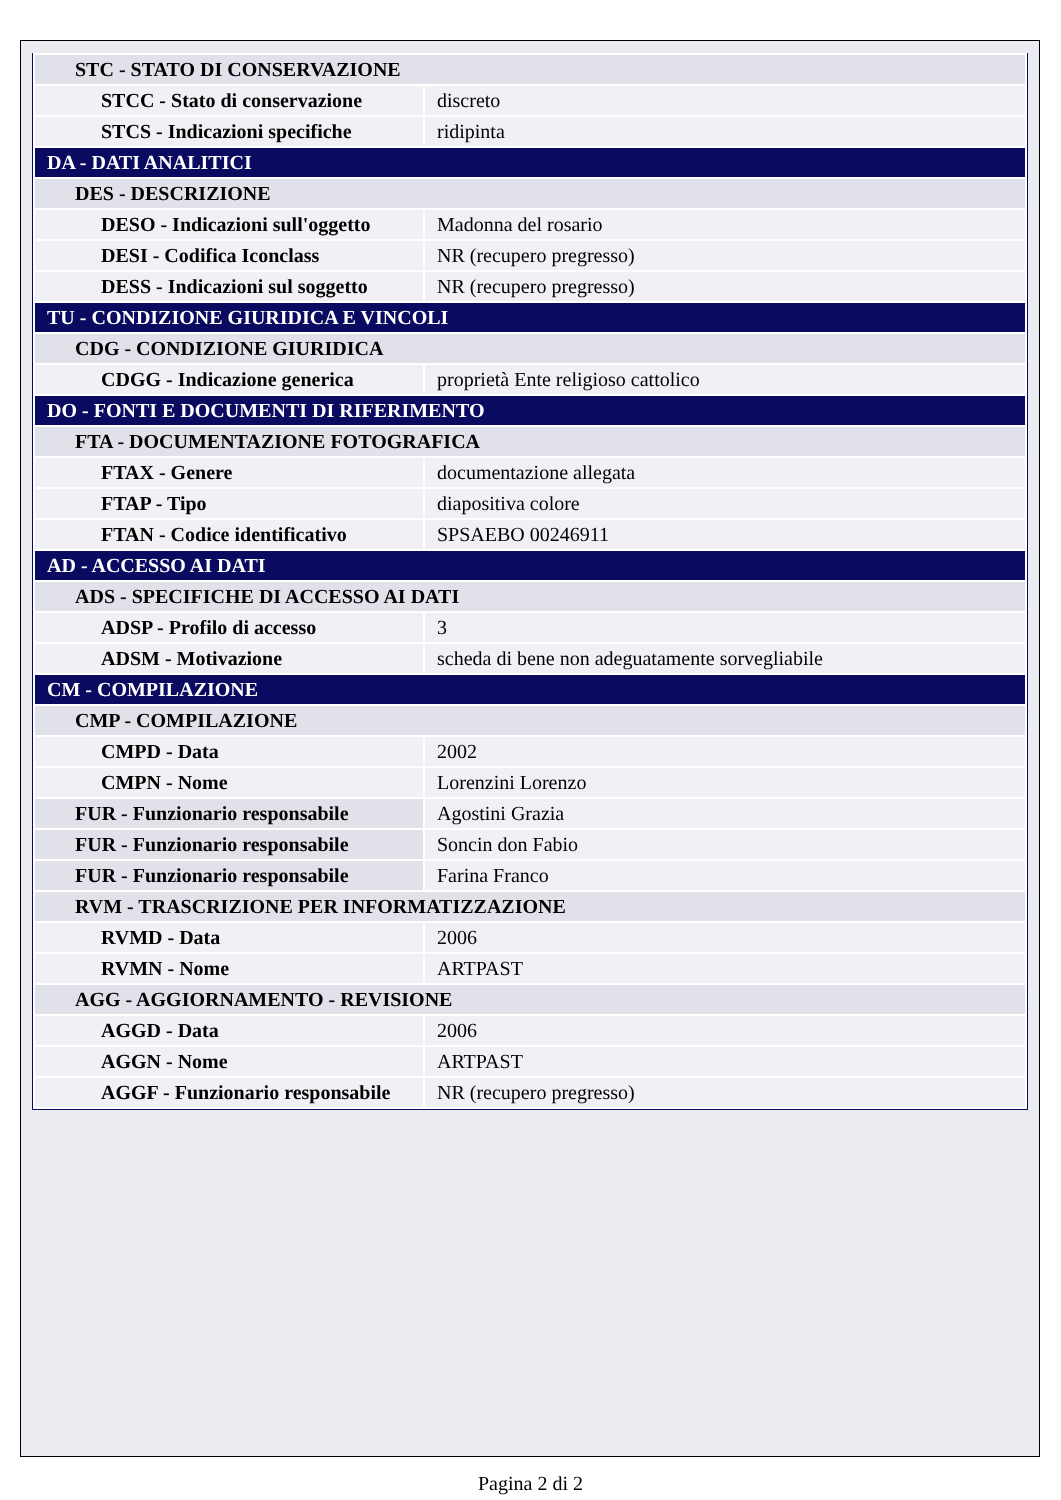| STC - STATO DI CONSERVAZIONE | |
| STCC - Stato di conservazione | discreto |
| STCS - Indicazioni specifiche | ridipinta |
| DA - DATI ANALITICI | |
| DES - DESCRIZIONE | |
| DESO - Indicazioni sull'oggetto | Madonna del rosario |
| DESI - Codifica Iconclass | NR (recupero pregresso) |
| DESS - Indicazioni sul soggetto | NR (recupero pregresso) |
| TU - CONDIZIONE GIURIDICA E VINCOLI | |
| CDG - CONDIZIONE GIURIDICA | |
| CDGG - Indicazione generica | proprietà Ente religioso cattolico |
| DO - FONTI E DOCUMENTI DI RIFERIMENTO | |
| FTA - DOCUMENTAZIONE FOTOGRAFICA | |
| FTAX - Genere | documentazione allegata |
| FTAP - Tipo | diapositiva colore |
| FTAN - Codice identificativo | SPSAEBO 00246911 |
| AD - ACCESSO AI DATI | |
| ADS - SPECIFICHE DI ACCESSO AI DATI | |
| ADSP - Profilo di accesso | 3 |
| ADSM - Motivazione | scheda di bene non adeguatamente sorvegliabile |
| CM - COMPILAZIONE | |
| CMP - COMPILAZIONE | |
| CMPD - Data | 2002 |
| CMPN - Nome | Lorenzini Lorenzo |
| FUR - Funzionario responsabile | Agostini Grazia |
| FUR - Funzionario responsabile | Soncin don Fabio |
| FUR - Funzionario responsabile | Farina Franco |
| RVM - TRASCRIZIONE PER INFORMATIZZAZIONE | |
| RVMD - Data | 2006 |
| RVMN - Nome | ARTPAST |
| AGG - AGGIORNAMENTO - REVISIONE | |
| AGGD - Data | 2006 |
| AGGN - Nome | ARTPAST |
| AGGF - Funzionario responsabile | NR (recupero pregresso) |
Pagina 2 di 2